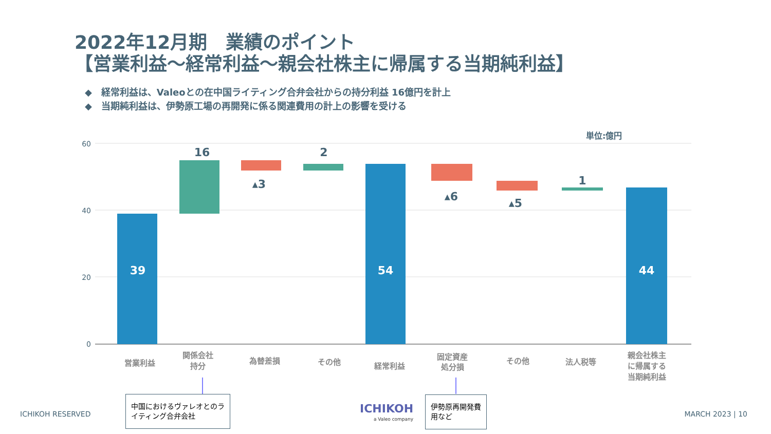2022年12月期　業績のポイント
【営業利益～経常利益～親会社株主に帰属する当期純利益】
◆　経常利益は、Valeoとの在中国ライティング合弁会社からの持分利益 16億円を計上
◆　当期純利益は、伊勢原工場の再開発に係る関連費用の計上の影響を受ける
60
40
20
0
39
54
44
16
▴3
2
▴6
▴5
1
単位:億円
営業利益
関係会社
持分
為替差損
その他
経常利益
固定資産
処分損
その他
法人税等
親会社株主
に帰属する
当期純利益
中国におけるヴァレオとのライティング合弁会社
伊勢原再開発費用など
ICHIKOH RESERVED ICHIKOH
a Valeo company
MARCH 2023 | 10